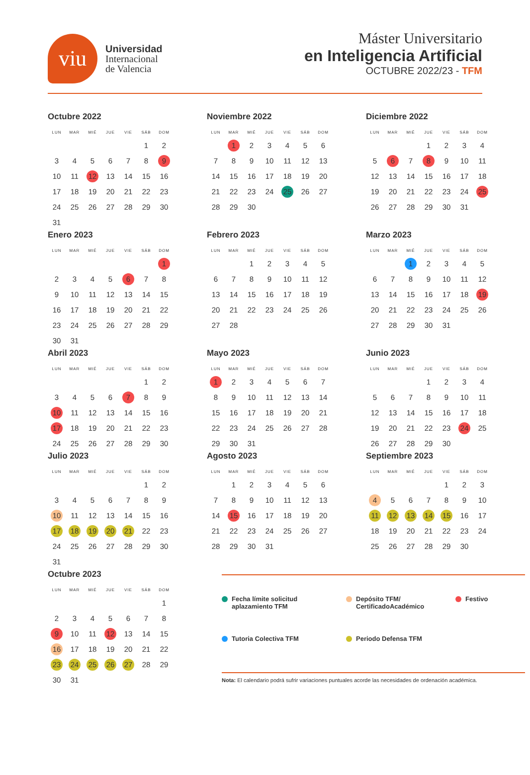viu
Universidad
Internacional
de Valencia
Máster Universitario
en Inteligencia Artificial
OCTUBRE 2022/23 - TFM
Octubre 2022
| LUN | MAR | MIÉ | JUE | VIE | SÁB | DOM |
| --- | --- | --- | --- | --- | --- | --- |
| | | | | | 1 | 2 |
| 3 | 4 | 5 | 6 | 7 | 8 | 9 |
| 10 | 11 | 12 | 13 | 14 | 15 | 16 |
| 17 | 18 | 19 | 20 | 21 | 22 | 23 |
| 24 | 25 | 26 | 27 | 28 | 29 | 30 |
| 31 | | | | | | |
Noviembre 2022
| LUN | MAR | MIÉ | JUE | VIE | SÁB | DOM |
| --- | --- | --- | --- | --- | --- | --- |
| | 1 | 2 | 3 | 4 | 5 | 6 |
| 7 | 8 | 9 | 10 | 11 | 12 | 13 |
| 14 | 15 | 16 | 17 | 18 | 19 | 20 |
| 21 | 22 | 23 | 24 | 25 | 26 | 27 |
| 28 | 29 | 30 | | | | |
Diciembre 2022
| LUN | MAR | MIÉ | JUE | VIE | SÁB | DOM |
| --- | --- | --- | --- | --- | --- | --- |
| | | | 1 | 2 | 3 | 4 |
| 5 | 6 | 7 | 8 | 9 | 10 | 11 |
| 12 | 13 | 14 | 15 | 16 | 17 | 18 |
| 19 | 20 | 21 | 22 | 23 | 24 | 25 |
| 26 | 27 | 28 | 29 | 30 | 31 | |
Enero 2023
| LUN | MAR | MIÉ | JUE | VIE | SÁB | DOM |
| --- | --- | --- | --- | --- | --- | --- |
| | | | | | | 1 |
| 2 | 3 | 4 | 5 | 6 | 7 | 8 |
| 9 | 10 | 11 | 12 | 13 | 14 | 15 |
| 16 | 17 | 18 | 19 | 20 | 21 | 22 |
| 23 | 24 | 25 | 26 | 27 | 28 | 29 |
| 30 | 31 | | | | | |
Febrero 2023
| LUN | MAR | MIÉ | JUE | VIE | SÁB | DOM |
| --- | --- | --- | --- | --- | --- | --- |
| | | 1 | 2 | 3 | 4 | 5 |
| 6 | 7 | 8 | 9 | 10 | 11 | 12 |
| 13 | 14 | 15 | 16 | 17 | 18 | 19 |
| 20 | 21 | 22 | 23 | 24 | 25 | 26 |
| 27 | 28 | | | | | |
Marzo 2023
| LUN | MAR | MIÉ | JUE | VIE | SÁB | DOM |
| --- | --- | --- | --- | --- | --- | --- |
| | | 1 | 2 | 3 | 4 | 5 |
| 6 | 7 | 8 | 9 | 10 | 11 | 12 |
| 13 | 14 | 15 | 16 | 17 | 18 | 19 |
| 20 | 21 | 22 | 23 | 24 | 25 | 26 |
| 27 | 28 | 29 | 30 | 31 | | |
Abril 2023
| LUN | MAR | MIÉ | JUE | VIE | SÁB | DOM |
| --- | --- | --- | --- | --- | --- | --- |
| | | | | | 1 | 2 |
| 3 | 4 | 5 | 6 | 7 | 8 | 9 |
| 10 | 11 | 12 | 13 | 14 | 15 | 16 |
| 17 | 18 | 19 | 20 | 21 | 22 | 23 |
| 24 | 25 | 26 | 27 | 28 | 29 | 30 |
Mayo 2023
| LUN | MAR | MIÉ | JUE | VIE | SÁB | DOM |
| --- | --- | --- | --- | --- | --- | --- |
| 1 | 2 | 3 | 4 | 5 | 6 | 7 |
| 8 | 9 | 10 | 11 | 12 | 13 | 14 |
| 15 | 16 | 17 | 18 | 19 | 20 | 21 |
| 22 | 23 | 24 | 25 | 26 | 27 | 28 |
| 29 | 30 | 31 | | | | |
Junio 2023
| LUN | MAR | MIÉ | JUE | VIE | SÁB | DOM |
| --- | --- | --- | --- | --- | --- | --- |
| | | | 1 | 2 | 3 | 4 |
| 5 | 6 | 7 | 8 | 9 | 10 | 11 |
| 12 | 13 | 14 | 15 | 16 | 17 | 18 |
| 19 | 20 | 21 | 22 | 23 | 24 | 25 |
| 26 | 27 | 28 | 29 | 30 | | |
Julio 2023
| LUN | MAR | MIÉ | JUE | VIE | SÁB | DOM |
| --- | --- | --- | --- | --- | --- | --- |
| | | | | | 1 | 2 |
| 3 | 4 | 5 | 6 | 7 | 8 | 9 |
| 10 | 11 | 12 | 13 | 14 | 15 | 16 |
| 17 | 18 | 19 | 20 | 21 | 22 | 23 |
| 24 | 25 | 26 | 27 | 28 | 29 | 30 |
| 31 | | | | | | |
Agosto 2023
| LUN | MAR | MIÉ | JUE | VIE | SÁB | DOM |
| --- | --- | --- | --- | --- | --- | --- |
| | 1 | 2 | 3 | 4 | 5 | 6 |
| 7 | 8 | 9 | 10 | 11 | 12 | 13 |
| 14 | 15 | 16 | 17 | 18 | 19 | 20 |
| 21 | 22 | 23 | 24 | 25 | 26 | 27 |
| 28 | 29 | 30 | 31 | | | |
Septiembre 2023
| LUN | MAR | MIÉ | JUE | VIE | SÁB | DOM |
| --- | --- | --- | --- | --- | --- | --- |
| | | | | 1 | 2 | 3 |
| 4 | 5 | 6 | 7 | 8 | 9 | 10 |
| 11 | 12 | 13 | 14 | 15 | 16 | 17 |
| 18 | 19 | 20 | 21 | 22 | 23 | 24 |
| 25 | 26 | 27 | 28 | 29 | 30 | |
Octubre 2023
| LUN | MAR | MIÉ | JUE | VIE | SÁB | DOM |
| --- | --- | --- | --- | --- | --- | --- |
| | | | | | | 1 |
| 2 | 3 | 4 | 5 | 6 | 7 | 8 |
| 9 | 10 | 11 | 12 | 13 | 14 | 15 |
| 16 | 17 | 18 | 19 | 20 | 21 | 22 |
| 23 | 24 | 25 | 26 | 27 | 28 | 29 |
| 30 | 31 | | | | | |
Fecha límite solicitud
aplazamiento TFM
Depósito TFM/
CertificadoAcadémico
Festivo
Tutoria Colectiva TFM
Periodo Defensa TFM
Nota: El calendario podrá sufrir variaciones puntuales acorde las necesidades de ordenación académica.